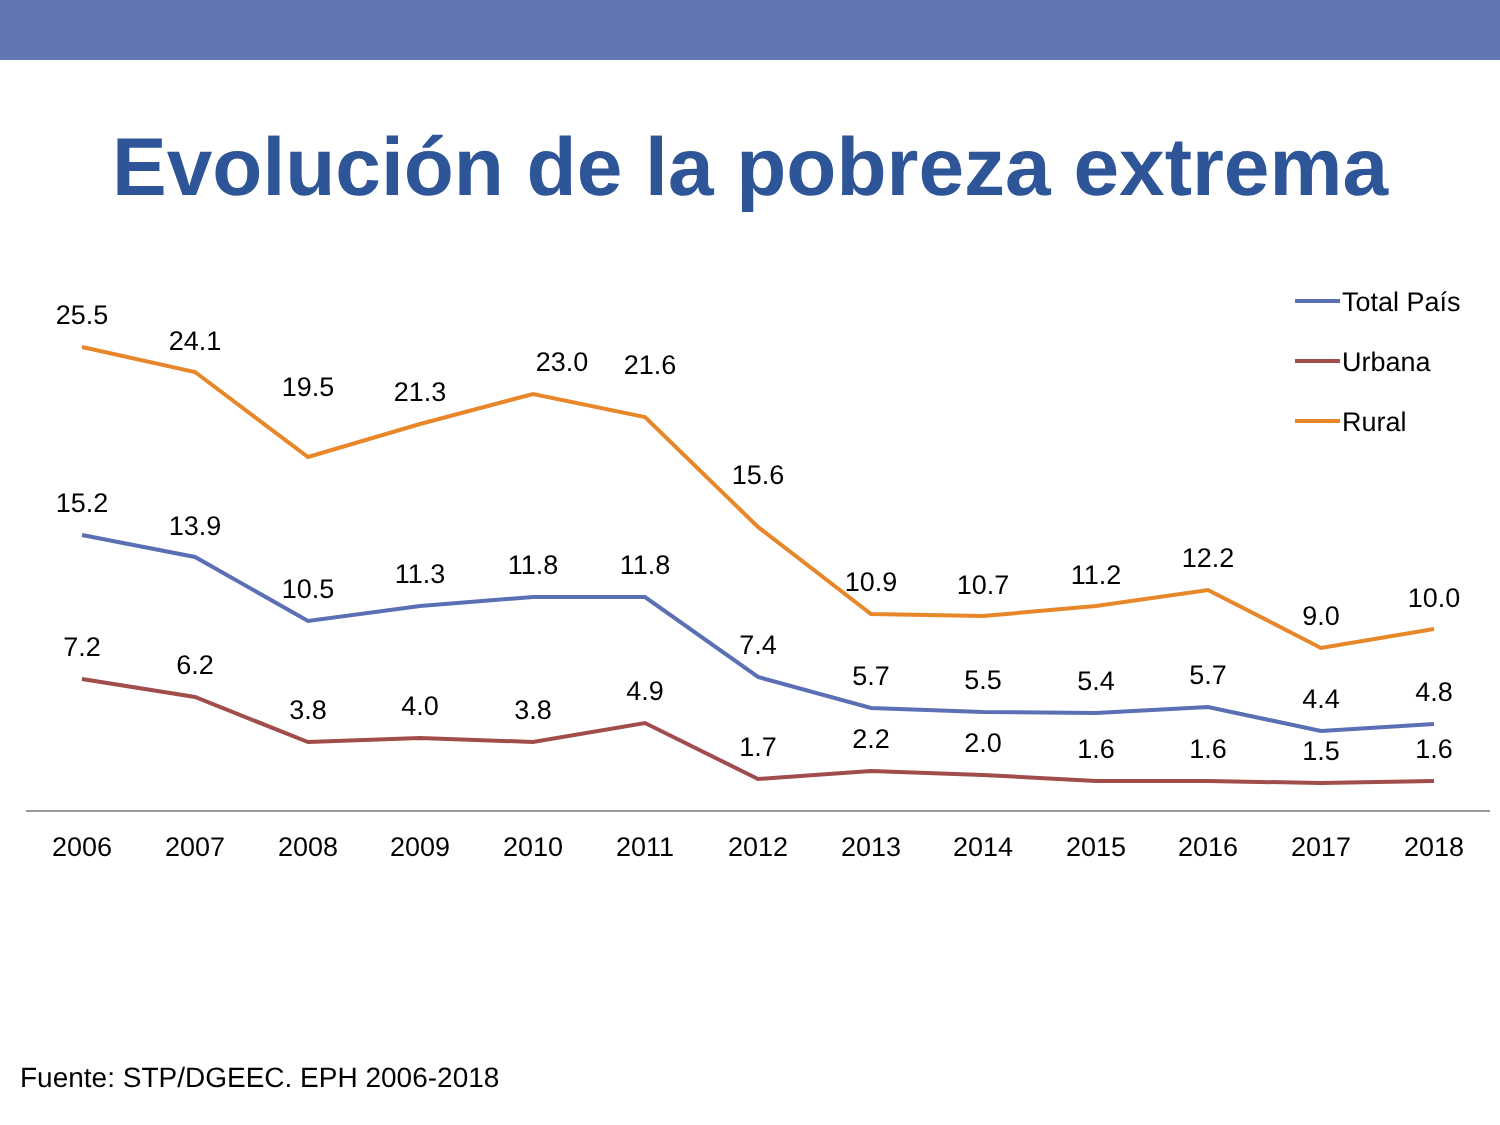Evolución de la pobreza extrema
2006
2007
2008
2009
2010
2011
2012
2013
2014
2015
2016
2017
2018
25.5
24.1
19.5
21.3
23.0
21.6
15.6
10.9
10.7
11.2
12.2
9.0
10.0
15.2
13.9
10.5
11.3
11.8
11.8
7.4
5.7
5.5
5.4
5.7
4.4
4.8
7.2
6.2
3.8
4.0
3.8
4.9
1.7
2.2
2.0
1.6
1.6
1.5
1.6
Total País
Urbana
Rural
Fuente: STP/DGEEC. EPH 2006-2018